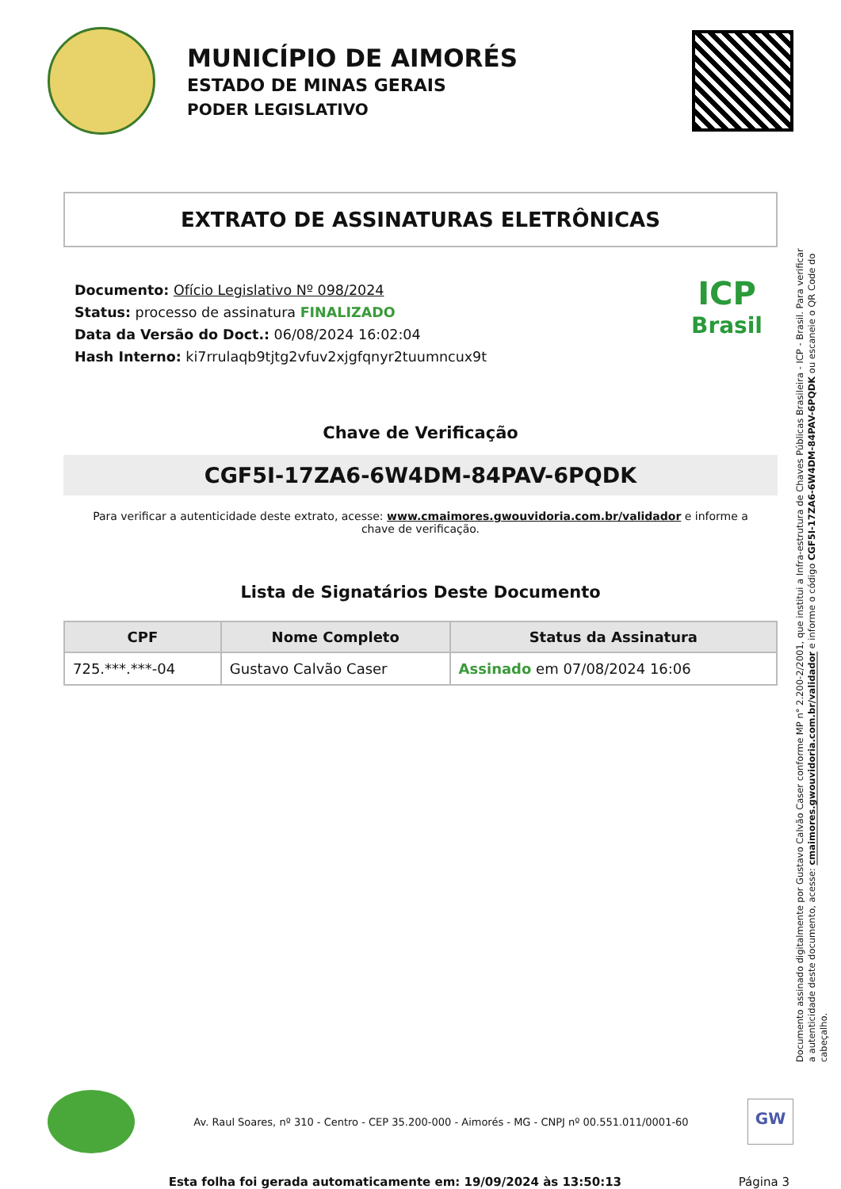MUNICÍPIO DE AIMORÉS
ESTADO DE MINAS GERAIS
PODER LEGISLATIVO
EXTRATO DE ASSINATURAS ELETRÔNICAS
Documento: Ofício Legislativo Nº 098/2024
Status: processo de assinatura FINALIZADO
Data da Versão do Doct.: 06/08/2024 16:02:04
Hash Interno: ki7rrulaqb9tjtg2vfuv2xjgfqnyr2tuumncux9t
ICP
Brasil
Chave de Verificação
CGF5I-17ZA6-6W4DM-84PAV-6PQDK
Para verificar a autenticidade deste extrato, acesse: www.cmaimores.gwouvidoria.com.br/validador e informe a chave de verificação.
Lista de Signatários Deste Documento
| CPF | Nome Completo | Status da Assinatura |
| --- | --- | --- |
| 725.***.***-04 | Gustavo Calvão Caser | Assinado em 07/08/2024 16:06 |
Documento assinado digitalmente por Gustavo Calvão Caser conforme MP n° 2.200-2/2001, que institui a Infra-estrutura de Chaves Públicas Brasileira - ICP - Brasil. Para verificar a autenticidade deste documento, acesse: cmaimores.gwouvidoria.com.br/validador e informe o código CGF5I-17ZA6-6W4DM-84PAV-6PQDK ou escaneie o QR Code do cabeçalho.
Av. Raul Soares, nº 310 - Centro - CEP 35.200-000 - Aimorés - MG - CNPJ nº 00.551.011/0001-60
GW
Esta folha foi gerada automaticamente em: 19/09/2024 às 13:50:13
Página 3